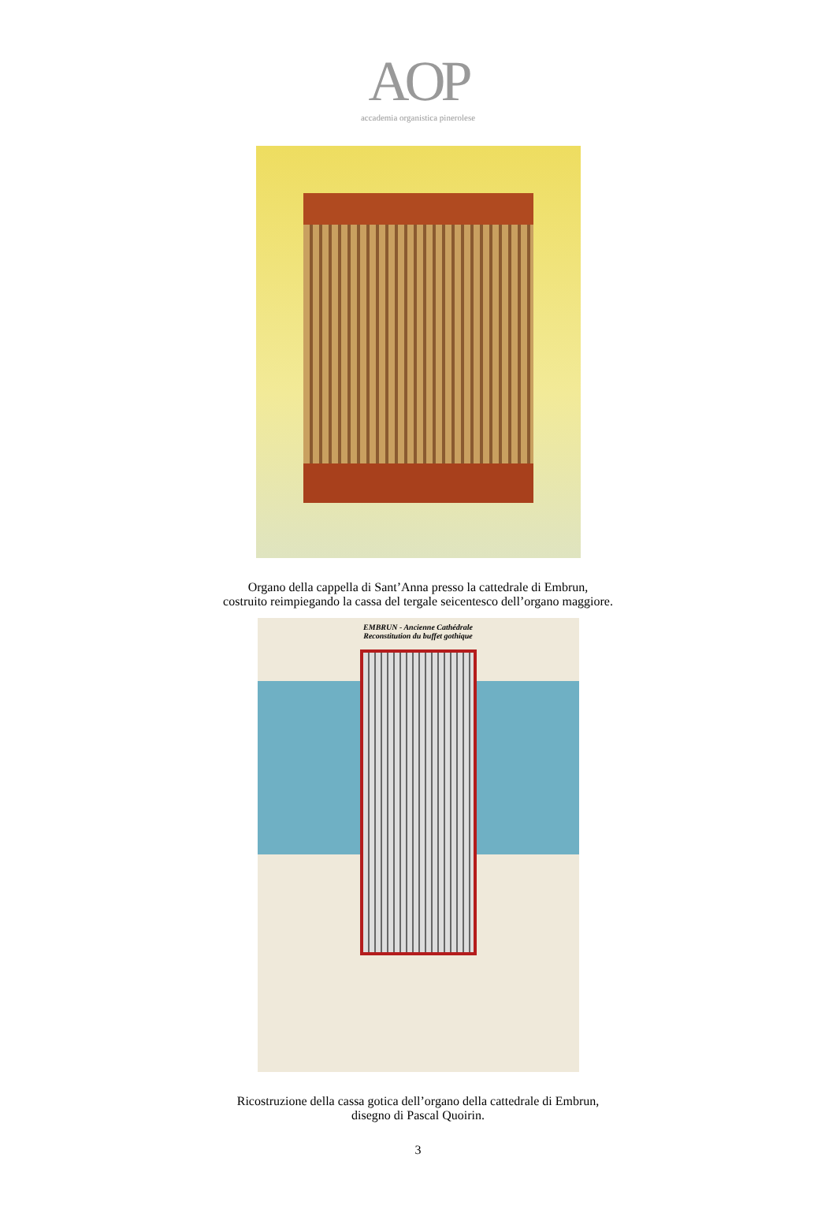AOP
accademia organistica pinerolese
Organo della cappella di Sant’Anna presso la cattedrale di Embrun,
costruito reimpiegando la cassa del tergale seicentesco dell’organo maggiore.
EMBRUN - Ancienne Cathédrale
Reconstitution du buffet gothique
Ricostruzione della cassa gotica dell’organo della cattedrale di Embrun,
disegno di Pascal Quoirin.
3